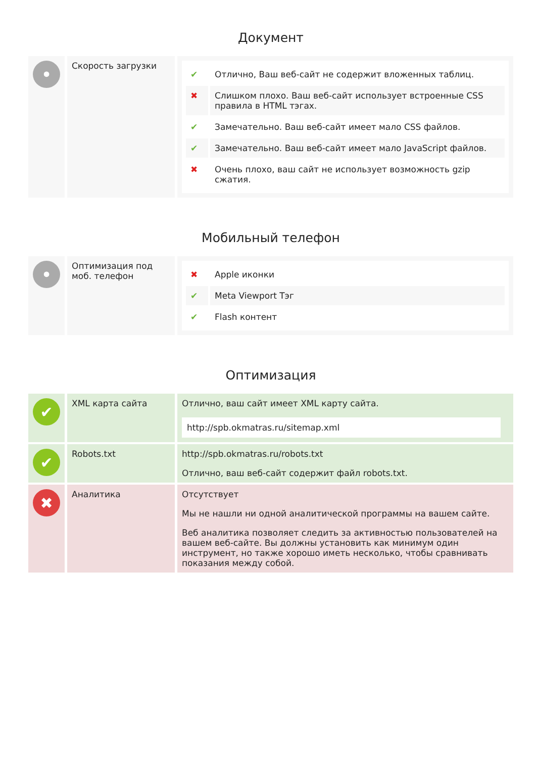Документ
| • | Скорость загрузки | / ✔ / Отлично, Ваш веб-сайт не содержит вложенных таблиц. / / ✖ / Слишком плохо. Ваш веб-сайт использует встроенные CSS правила в HTML тэгах. / / ✔ / Замечательно. Ваш веб-сайт имеет мало CSS файлов. / / ✔ / Замечательно. Ваш веб-сайт имеет мало JavaScript файлов. / / ✖ / Очень плохо, ваш сайт не использует возможность gzip сжатия. / |
Мобильный телефон
| • | Оптимизация под моб. телефон | / ✖ / Apple иконки / / ✔ / Meta Viewport Тэг / / ✔ / Flash контент / |
Оптимизация
| ✔ | XML карта сайта | Отлично, ваш сайт имеет XML карту сайта. http://spb.okmatras.ru/sitemap.xml |
| ✔ | Robots.txt | http://spb.okmatras.ru/robots.txt Отлично, ваш веб-сайт содержит файл robots.txt. |
| ✖ | Аналитика | Отсутствует Мы не нашли ни одной аналитической программы на вашем сайте. Веб аналитика позволяет следить за активностью пользователей на вашем веб-сайте. Вы должны установить как минимум один инструмент, но также хорошо иметь несколько, чтобы сравнивать показания между собой. |